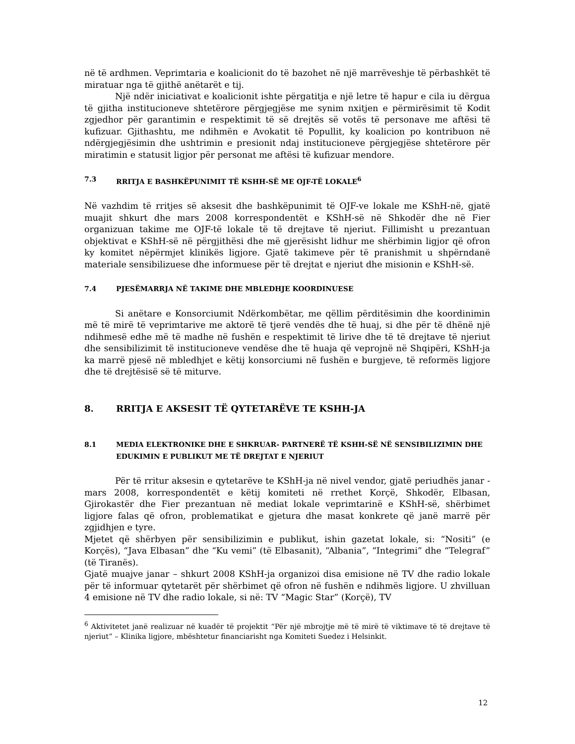në të ardhmen. Veprimtaria e koalicionit do të bazohet në një marrëveshje të përbashkët të miratuar nga të gjithë anëtarët e tij.
Një ndër iniciativat e koalicionit ishte përgatitja e një letre të hapur e cila iu dërgua të gjitha institucioneve shtetërore përgjegjëse me synim nxitjen e përmirësimit të Kodit zgjedhor për garantimin e respektimit të së drejtës së votës të personave me aftësi të kufizuar. Gjithashtu, me ndihmën e Avokatit të Popullit, ky koalicion po kontribuon në ndërgjegjësimin dhe ushtrimin e presionit ndaj institucioneve përgjegjëse shtetërore për miratimin e statusit ligjor për personat me aftësi të kufizuar mendore.
7.3 RRITJA E BASHKËPUNIMIT TË KSHH-SË ME OJF-TË LOKALE<sup>6</sup>
Në vazhdim të rritjes së aksesit dhe bashkëpunimit të OJF-ve lokale me KShH-në, gjatë muajit shkurt dhe mars 2008 korrespondentët e KShH-së në Shkodër dhe në Fier organizuan takime me OJF-të lokale të të drejtave të njeriut. Fillimisht u prezantuan objektivat e KShH-së në përgjithësi dhe më gjerësisht lidhur me shërbimin ligjor që ofron ky komitet nëpërmjet klinikës ligjore. Gjatë takimeve për të pranishmit u shpërndanë materiale sensibilizuese dhe informuese për të drejtat e njeriut dhe misionin e KShH-së.
7.4 PJESËMARRJA NË TAKIME DHE MBLEDHJE KOORDINUESE
Si anëtare e Konsorciumit Ndërkombëtar, me qëllim përditësimin dhe koordinimin më të mirë të veprimtarive me aktorë të tjerë vendës dhe të huaj, si dhe për të dhënë një ndihmesë edhe më të madhe në fushën e respektimit të lirive dhe të të drejtave të njeriut dhe sensibilizimit të institucioneve vendëse dhe të huaja që veprojnë në Shqipëri, KShH-ja ka marrë pjesë në mbledhjet e këtij konsorciumi në fushën e burgjeve, të reformës ligjore dhe të drejtësisë së të miturve.
8. RRITJA E AKSESIT TË QYTETARËVE TE KSHH-JA
8.1 MEDIA ELEKTRONIKE DHE E SHKRUAR- PARTNERË TË KSHH-SË NË SENSIBILIZIMIN DHE EDUKIMIN E PUBLIKUT ME TË DREJTAT E NJERIUT
Për të rritur aksesin e qytetarëve te KShH-ja në nivel vendor, gjatë periudhës janar - mars 2008, korrespondentët e këtij komiteti në rrethet Korçë, Shkodër, Elbasan, Gjirokastër dhe Fier prezantuan në mediat lokale veprimtarinë e KShH-së, shërbimet ligjore falas që ofron, problematikat e gjetura dhe masat konkrete që janë marrë për zgjidhjen e tyre.
Mjetet që shërbyen për sensibilizimin e publikut, ishin gazetat lokale, si: “Nositi” (e Korçës), “Java Elbasan” dhe “Ku vemi” (të Elbasanit), “Albania”, “Integrimi” dhe “Telegraf” (të Tiranës).
Gjatë muajve janar – shkurt 2008 KShH-ja organizoi disa emisione në TV dhe radio lokale për të informuar qytetarët për shërbimet që ofron në fushën e ndihmës ligjore. U zhvilluan 4 emisione në TV dhe radio lokale, si në: TV “Magic Star” (Korçë), TV
<sup>6</sup> Aktivitetet janë realizuar në kuadër të projektit “Për një mbrojtje më të mirë të viktimave të të drejtave të njeriut” – Klinika ligjore, mbështetur financiarisht nga Komiteti Suedez i Helsinkit.
12